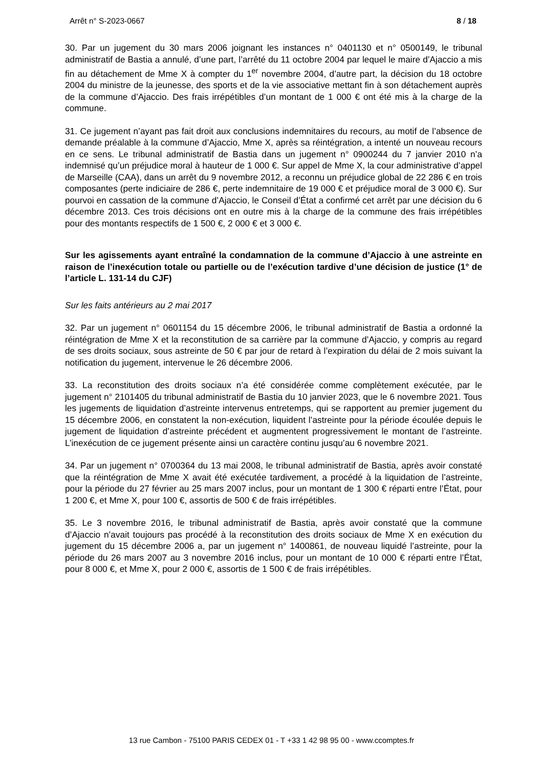Arrêt n° S-2023-0667 8 / 18
30. Par un jugement du 30 mars 2006 joignant les instances n° 0401130 et n° 0500149, le tribunal administratif de Bastia a annulé, d’une part, l’arrêté du 11 octobre 2004 par lequel le maire d’Ajaccio a mis fin au détachement de Mme X à compter du 1<sup>er</sup> novembre 2004, d’autre part, la décision du 18 octobre 2004 du ministre de la jeunesse, des sports et de la vie associative mettant fin à son détachement auprès de la commune d’Ajaccio. Des frais irrépétibles d’un montant de 1 000 € ont été mis à la charge de la commune.
31. Ce jugement n’ayant pas fait droit aux conclusions indemnitaires du recours, au motif de l’absence de demande préalable à la commune d’Ajaccio, Mme X, après sa réintégration, a intenté un nouveau recours en ce sens. Le tribunal administratif de Bastia dans un jugement n° 0900244 du 7 janvier 2010 n’a indemnisé qu’un préjudice moral à hauteur de 1 000 €. Sur appel de Mme X, la cour administrative d’appel de Marseille (CAA), dans un arrêt du 9 novembre 2012, a reconnu un préjudice global de 22 286 € en trois composantes (perte indiciaire de 286 €, perte indemnitaire de 19 000 € et préjudice moral de 3 000 €). Sur pourvoi en cassation de la commune d’Ajaccio, le Conseil d’État a confirmé cet arrêt par une décision du 6 décembre 2013. Ces trois décisions ont en outre mis à la charge de la commune des frais irrépétibles pour des montants respectifs de 1 500 €, 2 000 € et 3 000 €.
Sur les agissements ayant entraîné la condamnation de la commune d’Ajaccio à une astreinte en raison de l’inexécution totale ou partielle ou de l’exécution tardive d’une décision de justice (1° de l’article L. 131-14 du CJF)
Sur les faits antérieurs au 2 mai 2017
32. Par un jugement n° 0601154 du 15 décembre 2006, le tribunal administratif de Bastia a ordonné la réintégration de Mme X et la reconstitution de sa carrière par la commune d’Ajaccio, y compris au regard de ses droits sociaux, sous astreinte de 50 € par jour de retard à l’expiration du délai de 2 mois suivant la notification du jugement, intervenue le 26 décembre 2006.
33. La reconstitution des droits sociaux n’a été considérée comme complètement exécutée, par le jugement n° 2101405 du tribunal administratif de Bastia du 10 janvier 2023, que le 6 novembre 2021. Tous les jugements de liquidation d’astreinte intervenus entretemps, qui se rapportent au premier jugement du 15 décembre 2006, en constatent la non-exécution, liquident l’astreinte pour la période écoulée depuis le jugement de liquidation d’astreinte précédent et augmentent progressivement le montant de l’astreinte. L’inexécution de ce jugement présente ainsi un caractère continu jusqu’au 6 novembre 2021.
34. Par un jugement n° 0700364 du 13 mai 2008, le tribunal administratif de Bastia, après avoir constaté que la réintégration de Mme X avait été exécutée tardivement, a procédé à la liquidation de l’astreinte, pour la période du 27 février au 25 mars 2007 inclus, pour un montant de 1 300 € réparti entre l’État, pour 1 200 €, et Mme X, pour 100 €, assortis de 500 € de frais irrépétibles.
35. Le 3 novembre 2016, le tribunal administratif de Bastia, après avoir constaté que la commune d’Ajaccio n’avait toujours pas procédé à la reconstitution des droits sociaux de Mme X en exécution du jugement du 15 décembre 2006 a, par un jugement n° 1400861, de nouveau liquidé l’astreinte, pour la période du 26 mars 2007 au 3 novembre 2016 inclus, pour un montant de 10 000 € réparti entre l’État, pour 8 000 €, et Mme X, pour 2 000 €, assortis de 1 500 € de frais irrépétibles.
13 rue Cambon - 75100 PARIS CEDEX 01 - T +33 1 42 98 95 00 - www.ccomptes.fr